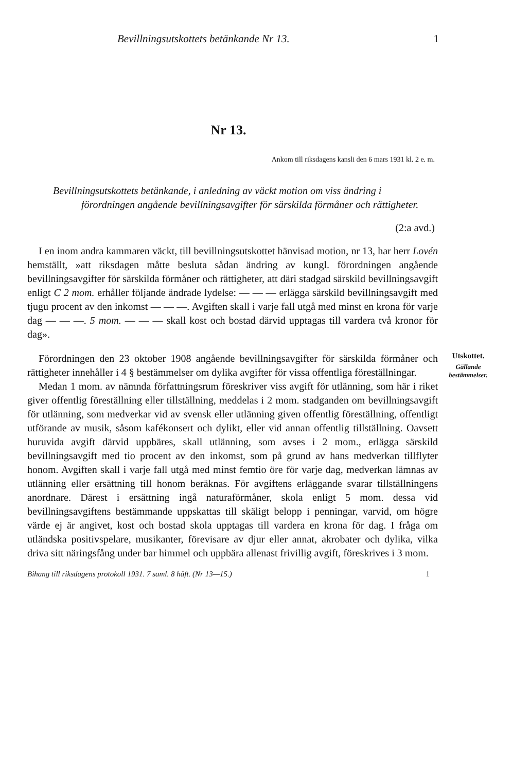Bevillningsutskottets betänkande Nr 13. 1
Nr 13.
Ankom till riksdagens kansli den 6 mars 1931 kl. 2 e. m.
Bevillningsutskottets betänkande, i anledning av väckt motion om viss ändring i förordningen angående bevillningsavgifter för särskilda förmåner och rättigheter.
(2:a avd.)
I en inom andra kammaren väckt, till bevillningsutskottet hänvisad motion, nr 13, har herr Lovén hemställt, »att riksdagen måtte besluta sådan ändring av kungl. förordningen angående bevillningsavgifter för särskilda förmåner och rättigheter, att däri stadgad särskild bevillningsavgift enligt C 2 mom. erhåller följande ändrade lydelse: — — — erlägga särskild bevillningsavgift med tjugu procent av den inkomst — — —. Avgiften skall i varje fall utgå med minst en krona för varje dag — — —. 5 mom. — — — skall kost och bostad därvid upptagas till vardera två kronor för dag».
Förordningen den 23 oktober 1908 angående bevillningsavgifter för särskilda förmåner och rättigheter innehåller i 4 § bestämmelser om dylika avgifter för vissa offentliga föreställningar.
Medan 1 mom. av nämnda författningsrum föreskriver viss avgift för utlänning, som här i riket giver offentlig föreställning eller tillställning, meddelas i 2 mom. stadganden om bevillningsavgift för utlänning, som medverkar vid av svensk eller utlänning given offentlig föreställning, offentligt utförande av musik, såsom kafékonsert och dylikt, eller vid annan offentlig tillställning. Oavsett huruvida avgift därvid uppbäres, skall utlänning, som avses i 2 mom., erlägga särskild bevillningsavgift med tio procent av den inkomst, som på grund av hans medverkan tillflyter honom. Avgiften skall i varje fall utgå med minst femtio öre för varje dag, medverkan lämnas av utlänning eller ersättning till honom beräknas. För avgiftens erläggande svarar tillställningens anordnare. Därest i ersättning ingå naturaförmåner, skola enligt 5 mom. dessa vid bevillningsavgiftens bestämmande uppskattas till skäligt belopp i penningar, varvid, om högre värde ej är angivet, kost och bostad skola upptagas till vardera en krona för dag. I fråga om utländska positivspelare, musikanter, förevisare av djur eller annat, akrobater och dylika, vilka driva sitt näringsfång under bar himmel och uppbära allenast frivillig avgift, föreskrives i 3 mom.
Utskottet.
Gällande bestämmelser.
Bihang till riksdagens protokoll 1931. 7 saml. 8 häft. (Nr 13—15.) 1